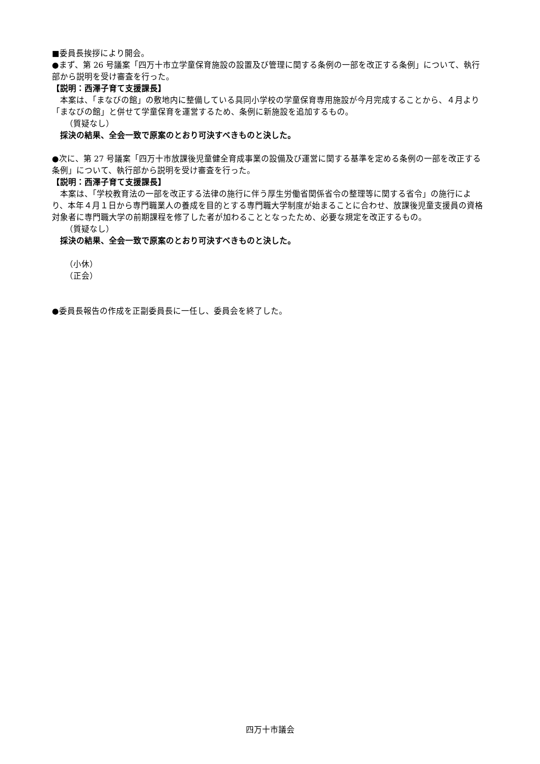■委員長挨拶により開会。
●まず、第 26 号議案「四万十市立学童保育施設の設置及び管理に関する条例の一部を改正する条例」について、執行部から説明を受け審査を行った。
【説明：西澤子育て支援課長】
　本案は、「まなびの館」の敷地内に整備している具同小学校の学童保育専用施設が今月完成することから、４月より「まなびの館」と併せて学童保育を運営するため、条例に新施設を追加するもの。
（質疑なし）
採決の結果、全会一致で原案のとおり可決すべきものと決した。
●次に、第 27 号議案「四万十市放課後児童健全育成事業の設備及び運営に関する基準を定める条例の一部を改正する条例」について、執行部から説明を受け審査を行った。
【説明：西澤子育て支援課長】
　本案は、「学校教育法の一部を改正する法律の施行に伴う厚生労働省関係省令の整理等に関する省令」の施行により、本年４月１日から専門職業人の養成を目的とする専門職大学制度が始まることに合わせ、放課後児童支援員の資格対象者に専門職大学の前期課程を修了した者が加わることとなったため、必要な規定を改正するもの。
（質疑なし）
採決の結果、全会一致で原案のとおり可決すべきものと決した。
（小休）
（正会）
●委員長報告の作成を正副委員長に一任し、委員会を終了した。
四万十市議会